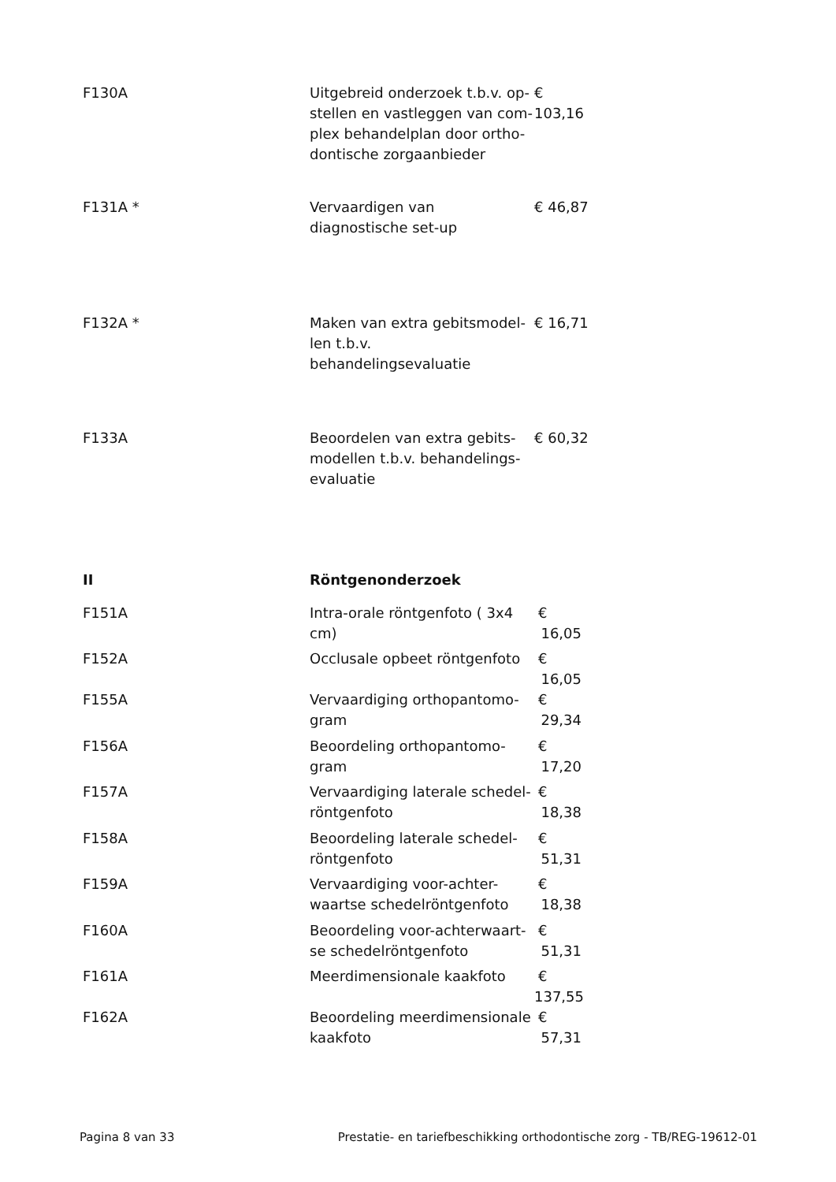| F130A | Uitgebreid onderzoek t.b.v. op-stellen en vastleggen van com-plex behandelplan door ortho-dontische zorgaanbieder | € 103,16 |
| F131A * | Vervaardigen van diagnostische set-up | € 46,87 |
| F132A * | Maken van extra gebitsmodel-len t.b.v. behandelingsevaluatie | € 16,71 |
| F133A | Beoordelen van extra gebits-modellen t.b.v. behandelings-evaluatie | € 60,32 |
| II | Röntgenonderzoek | |
| F151A | Intra-orale röntgenfoto ( 3x4 cm) | € 16,05 |
| F152A | Occlusale opbeet röntgenfoto | € 16,05 |
| F155A | Vervaardiging orthopantomo-gram | € 29,34 |
| F156A | Beoordeling orthopantomo-gram | € 17,20 |
| F157A | Vervaardiging laterale schedel-röntgenfoto | € 18,38 |
| F158A | Beoordeling laterale schedel-röntgenfoto | € 51,31 |
| F159A | Vervaardiging voor-achter-waartse schedelröntgenfoto | € 18,38 |
| F160A | Beoordeling voor-achterwaart-se schedelröntgenfoto | € 51,31 |
| F161A | Meerdimensionale kaakfoto | € 137,55 |
| F162A | Beoordeling meerdimensionale kaakfoto | € 57,31 |
Pagina 8 van 33 Prestatie- en tariefbeschikking orthodontische zorg - TB/REG-19612-01